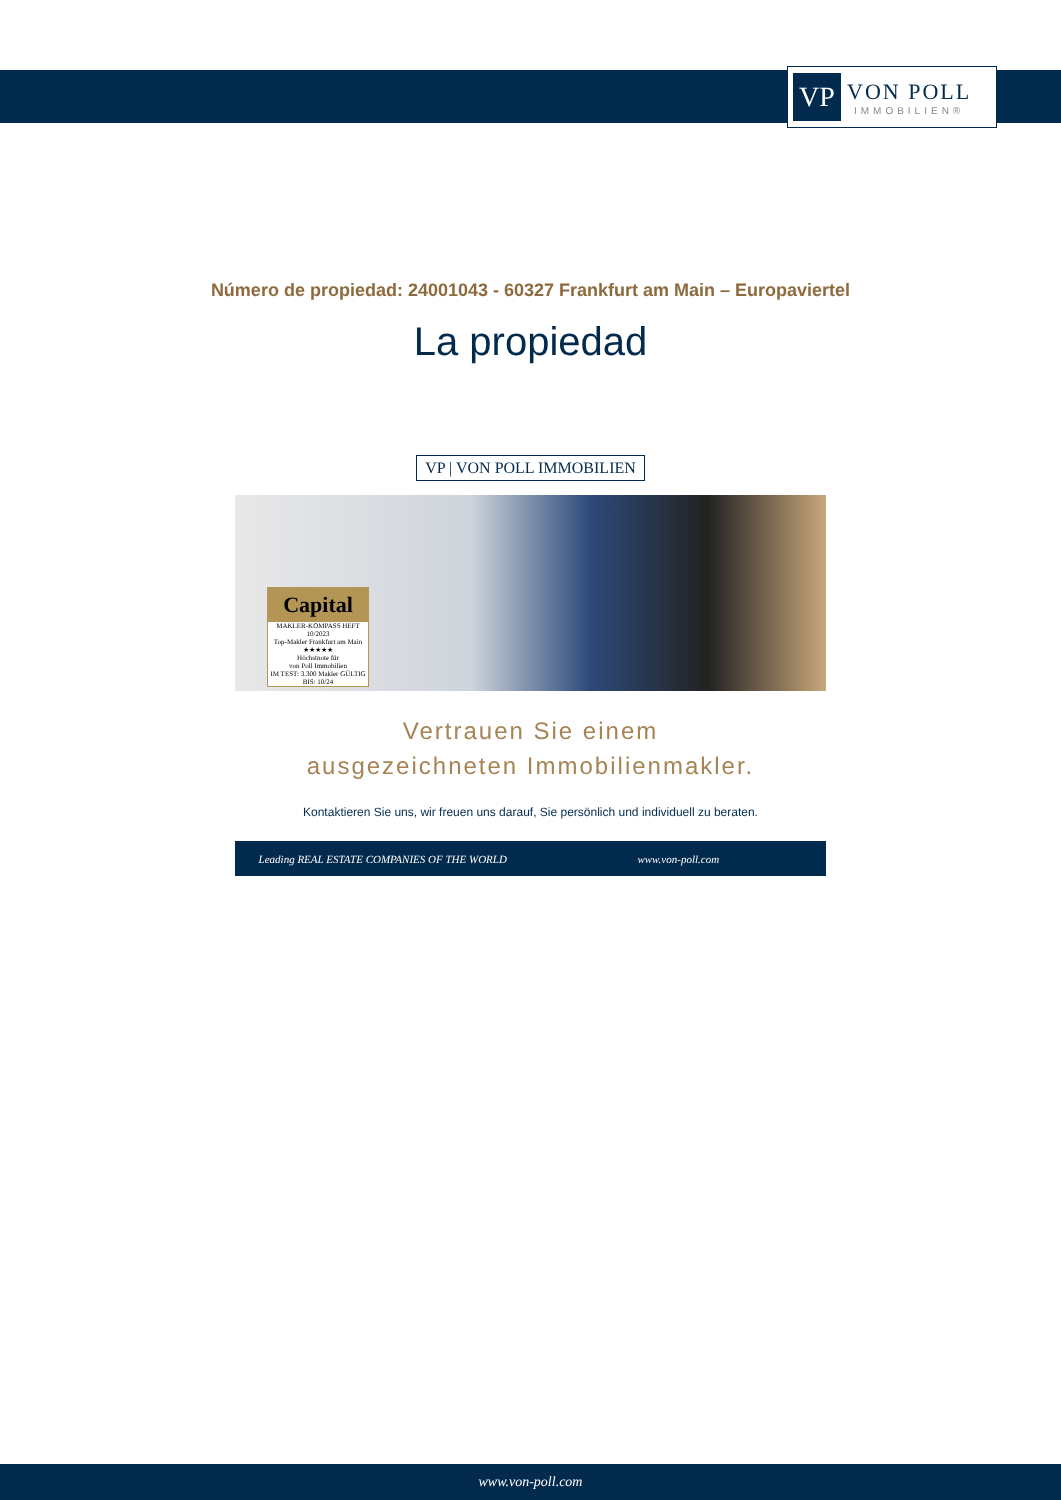VP
VON POLL
IMMOBILIEN®
Número de propiedad: 24001043 - 60327 Frankfurt am Main – Europaviertel
La propiedad
VP | VON POLL IMMOBILIEN
Capital
MAKLER-KOMPASS HEFT 10/2023
Top-Makler Frankfurt am Main
★★★★★
Höchstnote für
von Poll Immobilien
IM TEST: 3.300 Makler GÜLTIG BIS: 10/24
Vertrauen Sie einem
ausgezeichneten Immobilienmakler.
Kontaktieren Sie uns, wir freuen uns darauf, Sie persönlich und individuell zu beraten.
Leading REAL ESTATE COMPANIES OF THE WORLD
www.von-poll.com
www.von-poll.com